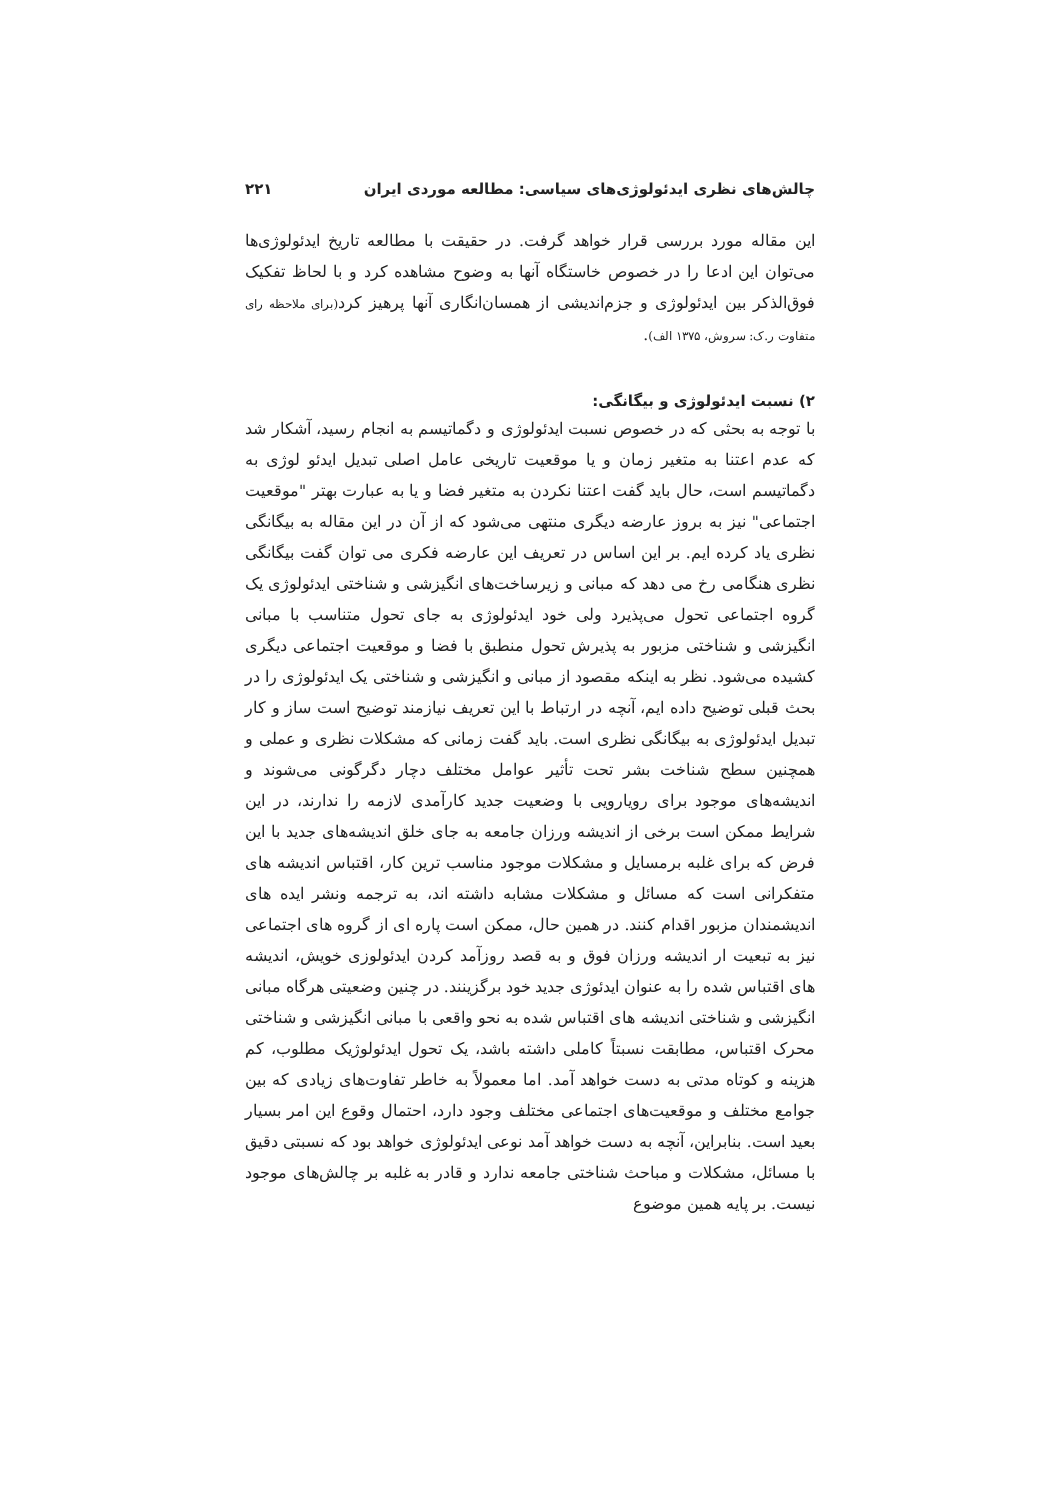چالش‌های نظری ایدئولوژی‌های سیاسی: مطالعه موردی ایران ۲۲۱
این مقاله مورد بررسی قرار خواهد گرفت. در حقیقت با مطالعه تاریخ ایدئولوژی‌ها می‌توان این ادعا را در خصوص خاستگاه آنها به وضوح مشاهده کرد و با لحاظ تفکیک فوق‌الذکر بین ایدئولوژی و جزم‌اندیشی از همسان‌انگاری آنها پرهیز کرد(برای ملاحظه رای متفاوت ر.ک: سروش، ۱۳۷۵ الف).
۲) نسبت ایدئولوژی و بیگانگی:
با توجه به بحثی که در خصوص نسبت ایدئولوژی و دگماتیسم به انجام رسید، آشکار شد که عدم اعتنا به متغیر زمان و یا موقعیت تاریخی عامل اصلی تبدیل ایدئو لوژی به دگماتیسم است، حال باید گفت اعتنا نکردن به متغیر فضا و یا به عبارت بهتر "موقعیت اجتماعی" نیز به بروز عارضه دیگری منتهی می‌شود که از آن در این مقاله به بیگانگی نظری یاد کرده ایم. بر این اساس در تعریف این عارضه فکری می توان گفت بیگانگی نظری هنگامی رخ می دهد که مبانی و زیرساخت‌های انگیزشی و شناختی ایدئولوژی یک گروه اجتماعی تحول می‌پذیرد ولی خود ایدئولوژی به جای تحول متناسب با مبانی انگیزشی و شناختی مزبور به پذیرش تحول منطبق با فضا و موقعیت اجتماعی دیگری کشیده می‌شود. نظر به اینکه مقصود از مبانی و انگیزشی و شناختی یک ایدئولوژی را در بحث قبلی توضیح داده ایم، آنچه در ارتباط با این تعریف نیازمند توضیح است ساز و کار تبدیل ایدئولوژی به بیگانگی نظری است. باید گفت زمانی که مشکلات نظری و عملی و همچنین سطح شناخت بشر تحت تأثیر عوامل مختلف دچار دگرگونی می‌شوند و اندیشه‌های موجود برای رویارویی با وضعیت جدید کارآمدی لازمه را ندارند، در این شرایط ممکن است برخی از اندیشه ورزان جامعه به جای خلق اندیشه‌های جدید با این فرض که برای غلبه برمسایل و مشکلات موجود مناسب ترین کار، اقتباس اندیشه های متفکرانی است که مسائل و مشکلات مشابه داشته اند، به ترجمه ونشر ایده های اندیشمندان مزبور اقدام کنند. در همین حال، ممکن است پاره ای از گروه های اجتماعی نیز به تبعیت ار اندیشه ورزان فوق و به قصد روزآمد کردن ایدئولوزی خویش، اندیشه های اقتباس شده را به عنوان ایدئوژی جدید خود برگزینند. در چنین وضعیتی هرگاه مبانی انگیزشی و شناختی اندیشه های اقتباس شده به نحو واقعی با مبانی انگیزشی و شناختی محرک اقتباس، مطابقت نسبتاً کاملی داشته باشد، یک تحول ایدئولوژیک مطلوب، کم هزینه و کوتاه مدتی به دست خواهد آمد. اما معمولاً به خاطر تفاوت‌های زیادی که بین جوامع مختلف و موقعیت‌های اجتماعی مختلف وجود دارد، احتمال وقوع این امر بسیار بعید است. بنابراین، آنچه به دست خواهد آمد نوعی ایدئولوژی خواهد بود که نسبتی دقیق با مسائل، مشکلات و مباحث شناختی جامعه ندارد و قادر به غلبه بر چالش‌های موجود نیست. بر پایه همین موضوع